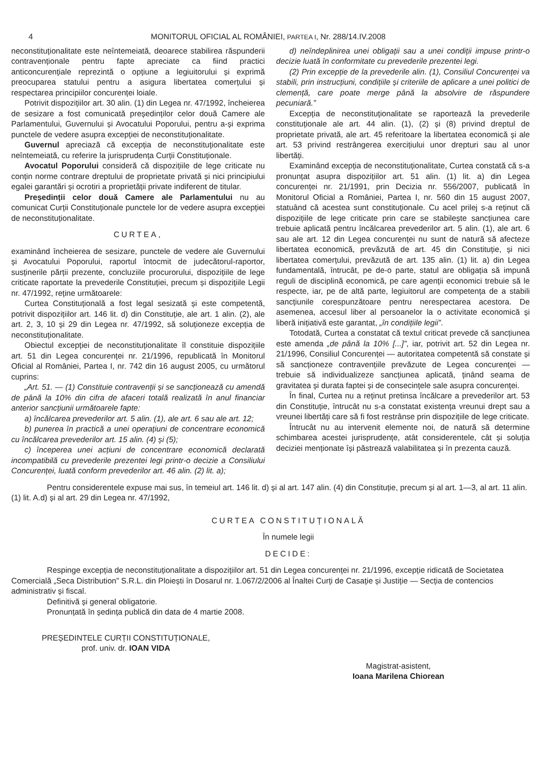4 MONITORUL OFICIAL AL ROMÂNIEI, PARTEA I, Nr. 288/14.IV.2008
neconstituționalitate este neîntemeiată, deoarece stabilirea răspunderii contravenționale pentru fapte apreciate ca fiind practici anticoncurențiale reprezintă o opțiune a legiuitorului și exprimă preocuparea statului pentru a asigura libertatea comerțului și respectarea principiilor concurenței loiale.
Potrivit dispozițiilor art. 30 alin. (1) din Legea nr. 47/1992, încheierea de sesizare a fost comunicată președinților celor două Camere ale Parlamentului, Guvernului și Avocatului Poporului, pentru a-și exprima punctele de vedere asupra excepției de neconstituționalitate.
Guvernul apreciază că excepția de neconstituționalitate este neîntemeiată, cu referire la jurisprudența Curții Constituționale.
Avocatul Poporului consideră că dispozițiile de lege criticate nu conțin norme contrare dreptului de proprietate privată și nici principiului egalei garantări și ocrotiri a proprietății private indiferent de titular.
Președinții celor două Camere ale Parlamentului nu au comunicat Curții Constituționale punctele lor de vedere asupra excepției de neconstituționalitate.
CURTEA,
examinând încheierea de sesizare, punctele de vedere ale Guvernului și Avocatului Poporului, raportul întocmit de judecătorul-raportor, susținerile părții prezente, concluziile procurorului, dispozițiile de lege criticate raportate la prevederile Constituției, precum și dispozițiile Legii nr. 47/1992, reține următoarele:
Curtea Constituțională a fost legal sesizată și este competentă, potrivit dispozițiilor art. 146 lit. d) din Constituție, ale art. 1 alin. (2), ale art. 2, 3, 10 și 29 din Legea nr. 47/1992, să soluționeze excepția de neconstituționalitate.
Obiectul excepției de neconstituționalitate îl constituie dispozițiile art. 51 din Legea concurenței nr. 21/1996, republicată în Monitorul Oficial al României, Partea I, nr. 742 din 16 august 2005, cu următorul cuprins:
„Art. 51. — (1) Constituie contravenții și se sancționează cu amendă de până la 10% din cifra de afaceri totală realizată în anul financiar anterior sancțiunii următoarele fapte:
a) încălcarea prevederilor art. 5 alin. (1), ale art. 6 sau ale art. 12;
b) punerea în practică a unei operațiuni de concentrare economică cu încălcarea prevederilor art. 15 alin. (4) și (5);
c) începerea unei acțiuni de concentrare economică declarată incompatibilă cu prevederile prezentei legi printr-o decizie a Consiliului Concurenței, luată conform prevederilor art. 46 alin. (2) lit. a);
d) neîndeplinirea unei obligații sau a unei condiții impuse printr-o decizie luată în conformitate cu prevederile prezentei legi.
(2) Prin excepție de la prevederile alin. (1), Consiliul Concurenței va stabili, prin instrucțiuni, condițiile și criteriile de aplicare a unei politici de clemență, care poate merge până la absolvire de răspundere pecuniară.”
Excepția de neconstituționalitate se raportează la prevederile constituționale ale art. 44 alin. (1), (2) și (8) privind dreptul de proprietate privată, ale art. 45 referitoare la libertatea economică și ale art. 53 privind restrângerea exercițiului unor drepturi sau al unor libertăți.
Examinând excepția de neconstituționalitate, Curtea constată că s-a pronunțat asupra dispozițiilor art. 51 alin. (1) lit. a) din Legea concurenței nr. 21/1991, prin Decizia nr. 556/2007, publicată în Monitorul Oficial a României, Partea I, nr. 560 din 15 august 2007, statuând că acestea sunt constituționale. Cu acel prilej s-a reținut că dispozițiile de lege criticate prin care se stabilește sancțiunea care trebuie aplicată pentru încălcarea prevederilor art. 5 alin. (1), ale art. 6 sau ale art. 12 din Legea concurenței nu sunt de natură să afecteze libertatea economică, prevăzută de art. 45 din Constituție, și nici libertatea comerțului, prevăzută de art. 135 alin. (1) lit. a) din Legea fundamentală, întrucât, pe de-o parte, statul are obligația să impună reguli de disciplină economică, pe care agenții economici trebuie să le respecte, iar, pe de altă parte, legiuitorul are competența de a stabili sancțiunile corespunzătoare pentru nerespectarea acestora. De asemenea, accesul liber al persoanelor la o activitate economică și liberă inițiativă este garantat, „în condițiile legii”.
Totodată, Curtea a constatat că textul criticat prevede că sancțiunea este amenda „de până la 10% [...]”, iar, potrivit art. 52 din Legea nr. 21/1996, Consiliul Concurenței — autoritatea competentă să constate și să sancționeze contravențiile prevăzute de Legea concurenței — trebuie să individualizeze sancțiunea aplicată, ținând seama de gravitatea și durata faptei și de consecințele sale asupra concurenței.
În final, Curtea nu a reținut pretinsa încălcare a prevederilor art. 53 din Constituție, întrucât nu s-a constatat existența vreunui drept sau a vreunei libertăți care să fi fost restrânse prin dispozițiile de lege criticate.
Întrucât nu au intervenit elemente noi, de natură să determine schimbarea acestei jurisprudențe, atât considerentele, cât și soluția deciziei menționate își păstrează valabilitatea și în prezenta cauză.
Pentru considerentele expuse mai sus, în temeiul art. 146 lit. d) și al art. 147 alin. (4) din Constituție, precum și al art. 1—3, al art. 11 alin. (1) lit. A.d) și al art. 29 din Legea nr. 47/1992,
CURTEA CONSTITUȚIONALĂ
În numele legii
DECIDE:
Respinge excepția de neconstituționalitate a dispozițiilor art. 51 din Legea concurenței nr. 21/1996, excepție ridicată de Societatea Comercială „Seca Distribution” S.R.L. din Ploiești în Dosarul nr. 1.067/2/2006 al Înaltei Curți de Casație și Justiție — Secția de contencios administrativ și fiscal.
Definitivă și general obligatorie.
Pronunțată în ședința publică din data de 4 martie 2008.
PREȘEDINTELE CURȚII CONSTITUȚIONALE,
prof. univ. dr. IOAN VIDA
Magistrat-asistent,
Ioana Marilena Chiorean